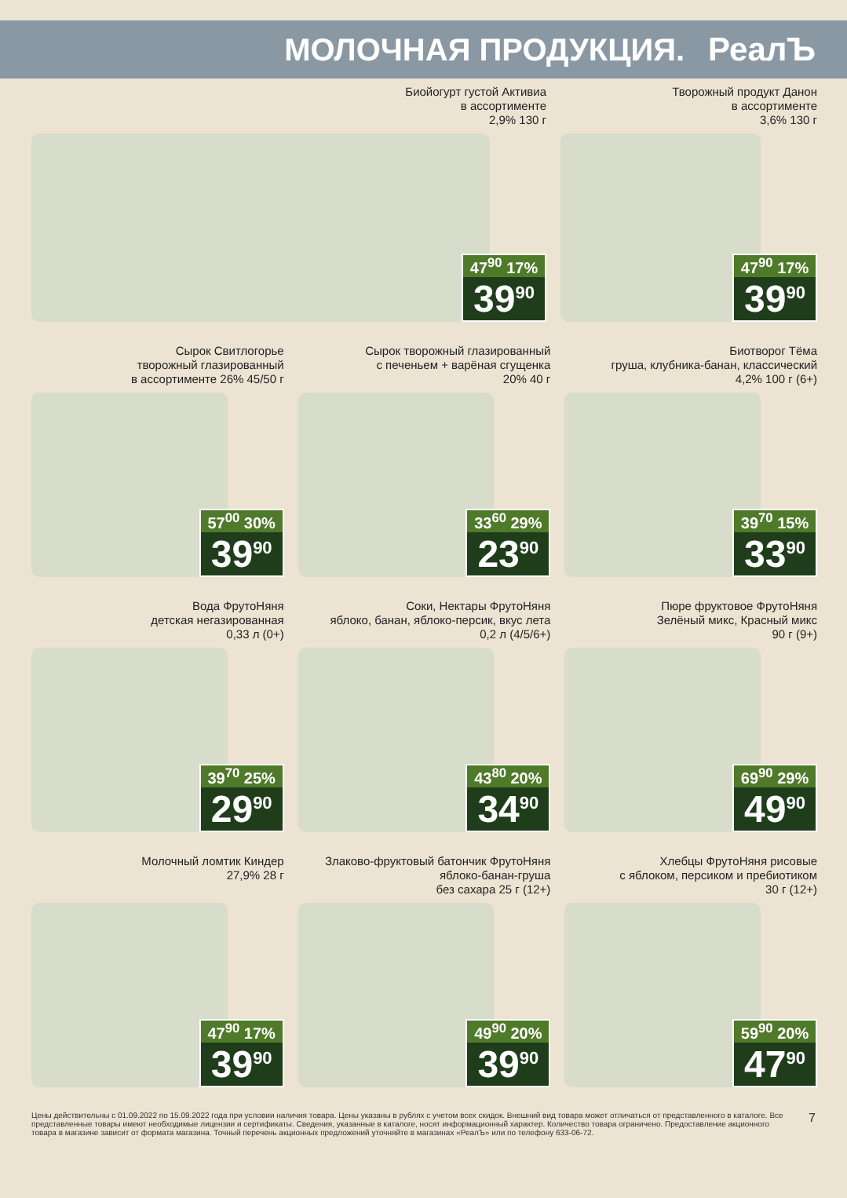МОЛОЧНАЯ ПРОДУКЦИЯ. РеалЪ
Биойогурт густой Активиа
в ассортименте
2,9% 130 г
47<sup>90</sup> 17%
39<sup>90</sup>
Творожный продукт Данон
в ассортименте
3,6% 130 г
47<sup>90</sup> 17%
39<sup>90</sup>
Сырок Свитлогорье
творожный глазированный
в ассортименте 26% 45/50 г
57<sup>00</sup> 30%
39<sup>90</sup>
Сырок творожный глазированный
с печеньем + варёная сгущенка
20% 40 г
33<sup>60</sup> 29%
23<sup>90</sup>
Биотворог Тёма
груша, клубника-банан, классический
4,2% 100 г (6+)
39<sup>70</sup> 15%
33<sup>90</sup>
Вода ФрутоНяня
детская негазированная
0,33 л (0+)
39<sup>70</sup> 25%
29<sup>90</sup>
Соки, Нектары ФрутоНяня
яблоко, банан, яблоко-персик, вкус лета
0,2 л (4/5/6+)
43<sup>80</sup> 20%
34<sup>90</sup>
Пюре фруктовое ФрутоНяня
Зелёный микс, Красный микс
90 г (9+)
69<sup>90</sup> 29%
49<sup>90</sup>
Молочный ломтик Киндер
27,9% 28 г
47<sup>90</sup> 17%
39<sup>90</sup>
Злаково-фруктовый батончик ФрутоНяня
яблоко-банан-груша
без сахара 25 г (12+)
49<sup>90</sup> 20%
39<sup>90</sup>
Хлебцы ФрутоНяня рисовые
с яблоком, персиком и пребиотиком
30 г (12+)
59<sup>90</sup> 20%
47<sup>90</sup>
Цены действительны с 01.09.2022 по 15.09.2022 года при условии наличия товара. Цены указаны в рублях с учетом всех скидок. Внешний вид товара может отличаться от представленного в каталоге. Все представленные товары имеют необходимые лицензии и сертификаты. Сведения, указанные в каталоге, носят информационный характер. Количество товара ограничено. Предоставление акционного товара в магазине зависит от формата магазина. Точный перечень акционных предложений уточняйте в магазинах «РеалЪ» или по телефону 633-06-72.
7